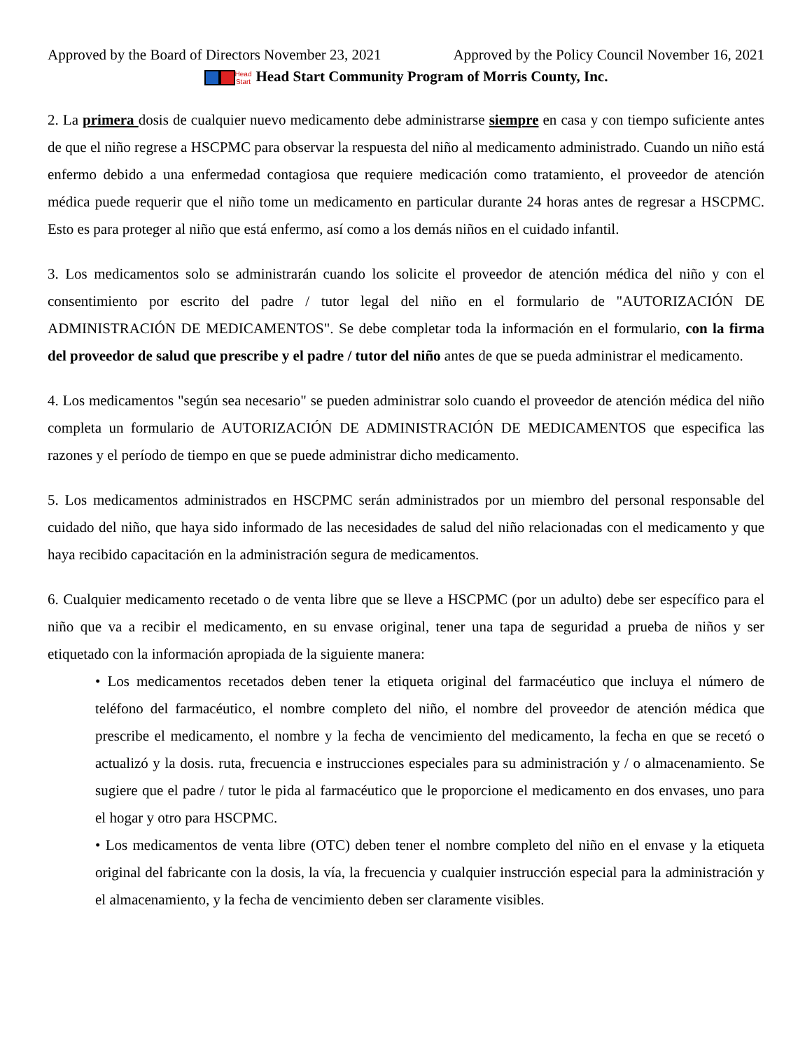Approved by the Board of Directors November 23, 2021 Approved by the Policy Council November 16, 2021
Head
Start Head Start Community Program of Morris County, Inc.
2. La primera dosis de cualquier nuevo medicamento debe administrarse siempre en casa y con tiempo suficiente antes de que el niño regrese a HSCPMC para observar la respuesta del niño al medicamento administrado. Cuando un niño está enfermo debido a una enfermedad contagiosa que requiere medicación como tratamiento, el proveedor de atención médica puede requerir que el niño tome un medicamento en particular durante 24 horas antes de regresar a HSCPMC. Esto es para proteger al niño que está enfermo, así como a los demás niños en el cuidado infantil.
3. Los medicamentos solo se administrarán cuando los solicite el proveedor de atención médica del niño y con el consentimiento por escrito del padre / tutor legal del niño en el formulario de "AUTORIZACIÓN DE ADMINISTRACIÓN DE MEDICAMENTOS". Se debe completar toda la información en el formulario, con la firma del proveedor de salud que prescribe y el padre / tutor del niño antes de que se pueda administrar el medicamento.
4. Los medicamentos "según sea necesario" se pueden administrar solo cuando el proveedor de atención médica del niño completa un formulario de AUTORIZACIÓN DE ADMINISTRACIÓN DE MEDICAMENTOS que especifica las razones y el período de tiempo en que se puede administrar dicho medicamento.
5. Los medicamentos administrados en HSCPMC serán administrados por un miembro del personal responsable del cuidado del niño, que haya sido informado de las necesidades de salud del niño relacionadas con el medicamento y que haya recibido capacitación en la administración segura de medicamentos.
6. Cualquier medicamento recetado o de venta libre que se lleve a HSCPMC (por un adulto) debe ser específico para el niño que va a recibir el medicamento, en su envase original, tener una tapa de seguridad a prueba de niños y ser etiquetado con la información apropiada de la siguiente manera:
• Los medicamentos recetados deben tener la etiqueta original del farmacéutico que incluya el número de teléfono del farmacéutico, el nombre completo del niño, el nombre del proveedor de atención médica que prescribe el medicamento, el nombre y la fecha de vencimiento del medicamento, la fecha en que se recetó o actualizó y la dosis. ruta, frecuencia e instrucciones especiales para su administración y / o almacenamiento. Se sugiere que el padre / tutor le pida al farmacéutico que le proporcione el medicamento en dos envases, uno para el hogar y otro para HSCPMC.
• Los medicamentos de venta libre (OTC) deben tener el nombre completo del niño en el envase y la etiqueta original del fabricante con la dosis, la vía, la frecuencia y cualquier instrucción especial para la administración y el almacenamiento, y la fecha de vencimiento deben ser claramente visibles.